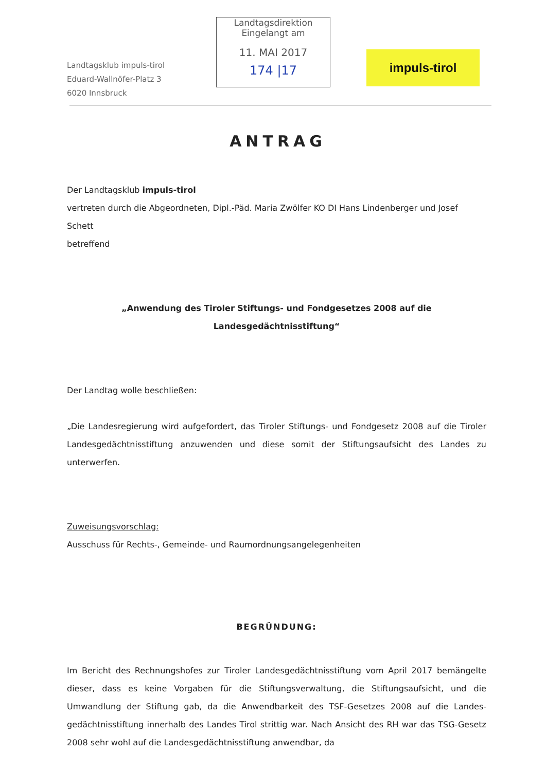Landtagsklub impuls-tirol
Eduard-Wallnöfer-Platz 3
6020 Innsbruck
Landtagsdirektion
Eingelangt am
11. MAI 2017
174 |17
impuls-tirol
ANTRAG
Der Landtagsklub impuls-tirol
vertreten durch die Abgeordneten, Dipl.-Päd. Maria Zwölfer KO DI Hans Lindenberger und Josef Schett
betreffend
„Anwendung des Tiroler Stiftungs- und Fondgesetzes 2008 auf die Landesgedächtnisstiftung“
Der Landtag wolle beschließen:
„Die Landesregierung wird aufgefordert, das Tiroler Stiftungs- und Fondgesetz 2008 auf die Tiroler Landesgedächtnisstiftung anzuwenden und diese somit der Stiftungsaufsicht des Landes zu unterwerfen.
Zuweisungsvorschlag:
Ausschuss für Rechts-, Gemeinde- und Raumordnungsangelegenheiten
BEGRÜNDUNG:
Im Bericht des Rechnungshofes zur Tiroler Landesgedächtnisstiftung vom April 2017 bemängelte dieser, dass es keine Vorgaben für die Stiftungsverwaltung, die Stiftungsaufsicht, und die Umwandlung der Stiftung gab, da die Anwendbarkeit des TSF-Gesetzes 2008 auf die Landes-gedächtnisstiftung innerhalb des Landes Tirol strittig war. Nach Ansicht des RH war das TSG-Gesetz 2008 sehr wohl auf die Landesgedächtnisstiftung anwendbar, da